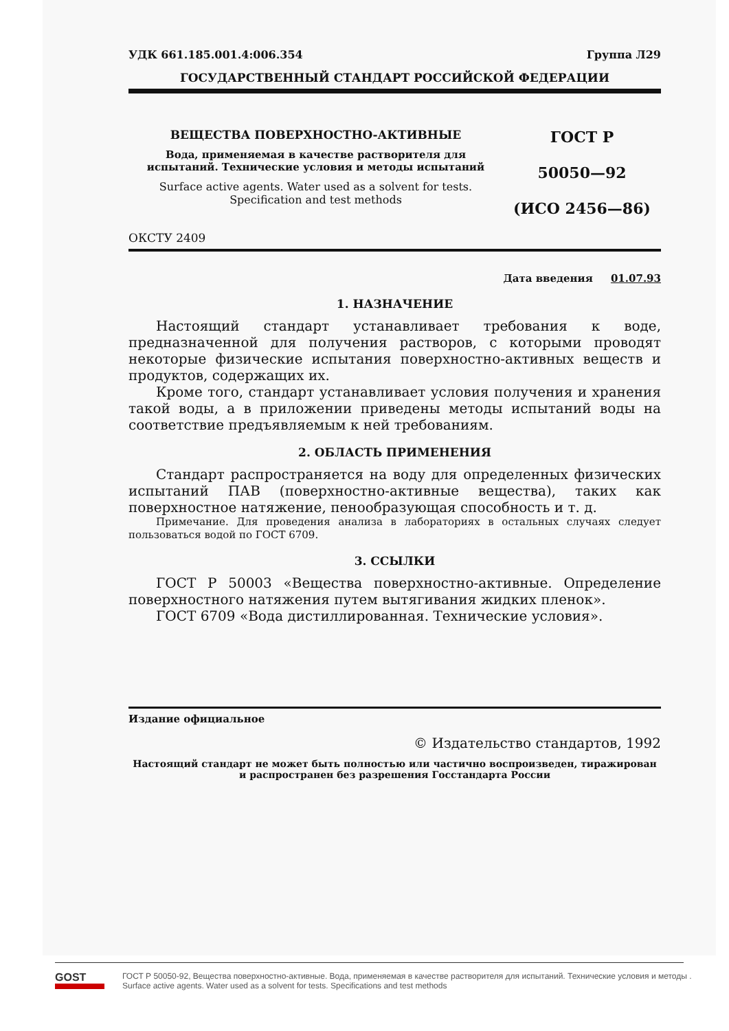УДК 661.185.001.4:006.354 Группа Л29
ГОСУДАРСТВЕННЫЙ СТАНДАРТ РОССИЙСКОЙ ФЕДЕРАЦИИ
ВЕЩЕСТВА ПОВЕРХНОСТНО-АКТИВНЫЕ
Вода, применяемая в качестве растворителя для испытаний. Технические условия и методы испытаний
Surface active agents. Water used as a solvent for tests. Specification and test methods
ГОСТ Р
50050—92
(ИСО 2456—86)
ОКСТУ 2409
Дата введения 01.07.93
1. НАЗНАЧЕНИЕ
Настоящий стандарт устанавливает требования к воде, предназначенной для получения растворов, с которыми проводят некоторые физические испытания поверхностно-активных веществ и продуктов, содержащих их.
Кроме того, стандарт устанавливает условия получения и хранения такой воды, а в приложении приведены методы испытаний воды на соответствие предъявляемым к ней требованиям.
2. ОБЛАСТЬ ПРИМЕНЕНИЯ
Стандарт распространяется на воду для определенных физических испытаний ПАВ (поверхностно-активные вещества), таких как поверхностное натяжение, пенообразующая способность и т. д.
Примечание. Для проведения анализа в лабораториях в остальных случаях следует пользоваться водой по ГОСТ 6709.
3. ССЫЛКИ
ГОСТ Р 50003 «Вещества поверхностно-активные. Определение поверхностного натяжения путем вытягивания жидких пленок».
ГОСТ 6709 «Вода дистиллированная. Технические условия».
Издание официальное
© Издательство стандартов, 1992
Настоящий стандарт не может быть полностью или частично воспроизведен, тиражирован и распространен без разрешения Госстандарта России
GOST
ГОСТ Р 50050-92, Вещества поверхностно-активные. Вода, применяемая в качестве растворителя для испытаний. Технические условия и методы .
Surface active agents. Water used as a solvent for tests. Specifications and test methods